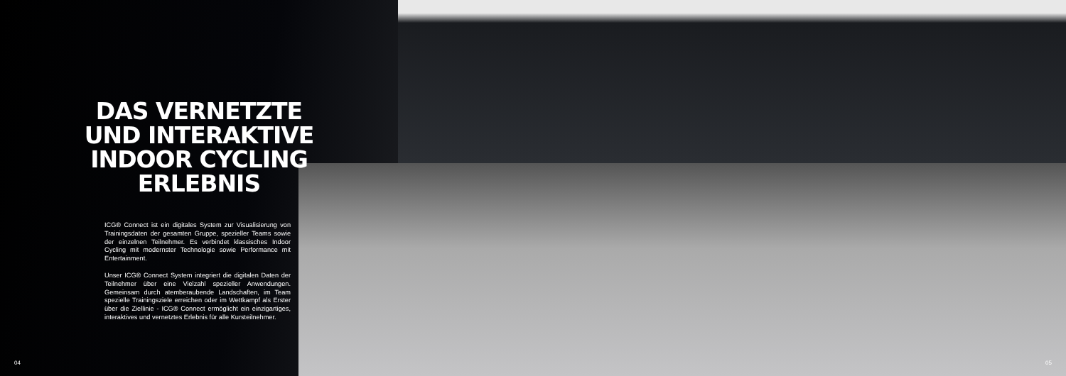DAS VERNETZTE UND INTERAKTIVE INDOOR CYCLING ERLEBNIS
ICG® Connect ist ein digitales System zur Visualisierung von Trainingsdaten der gesamten Gruppe, spezieller Teams sowie der einzelnen Teilnehmer. Es verbindet klassisches Indoor Cycling mit modernster Technologie sowie Performance mit Entertainment.
Unser ICG® Connect System integriert die digitalen Daten der Teilnehmer über eine Vielzahl spezieller Anwendungen. Gemeinsam durch atemberaubende Landschaften, im Team spezielle Trainingsziele erreichen oder im Wettkampf als Erster über die Ziellinie - ICG® Connect ermöglicht ein einzigartiges, interaktives und vernetztes Erlebnis für alle Kursteilnehmer.
04 05